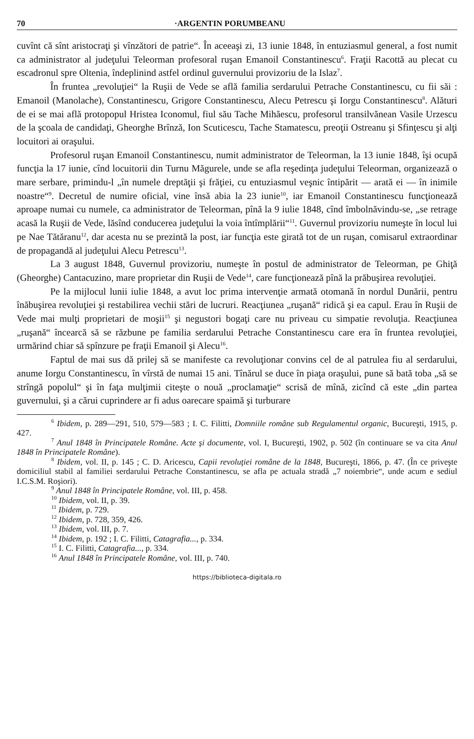70 ·ARGENTIN PORUMBEANU
cuvînt că sînt aristocraţi şi vînzători de patrie“. În aceeaşi zi, 13 iunie 1848, în entuziasmul general, a fost numit ca administrator al judeţului Teleorman profesoral ruşan Emanoil Constantinescu<sup>6</sup>. Fraţii Racottă au plecat cu escadronul spre Oltenia, îndeplinind astfel ordinul guvernului provizoriu de la Islaz<sup>7</sup>.
În fruntea „revoluţiei“ la Ruşii de Vede se află familia serdarului Petrache Constantinescu, cu fii săi : Emanoil (Manolache), Constantinescu, Grigore Constantinescu, Alecu Petrescu şi Iorgu Constantinescu<sup>8</sup>. Alături de ei se mai află protopopul Hristea Iconomul, fiul său Tache Mihăescu, profesorul transilvănean Vasile Urzescu de la şcoala de candidaţi, Gheorghe Brînză, Ion Scuticescu, Tache Stamatescu, preoţii Ostreanu şi Sfinţescu şi alţi locuitori ai oraşului.
Profesorul ruşan Emanoil Constantinescu, numit administrator de Teleorman, la 13 iunie 1848, îşi ocupă funcţia la 17 iunie, cînd locuitorii din Turnu Măgurele, unde se afla reşedinţa judeţului Teleorman, organizează o mare serbare, primindu-l „în numele dreptăţii şi frăţiei, cu entuziasmul veşnic întipărit — arată ei — în inimile noastre“<sup>9</sup>. Decretul de numire oficial, vine însă abia la 23 iunie<sup>10</sup>, iar Emanoil Constantinescu funcţionează aproape numai cu numele, ca administrator de Teleorman, pînă la 9 iulie 1848, cînd îmbolnăvindu-se, „se retrage acasă la Ruşii de Vede, lăsînd conducerea judeţului la voia întîmplării“<sup>11</sup>. Guvernul provizoriu numeşte în locul lui pe Nae Tătăranu<sup>12</sup>, dar acesta nu se prezintă la post, iar funcţia este girată tot de un ruşan, comisarul extraordinar de propagandă al judeţului Alecu Petrescu<sup>13</sup>.
La 3 august 1848, Guvernul provizoriu, numeşte în postul de administrator de Teleorman, pe Ghiţă (Gheorghe) Cantacuzino, mare proprietar din Ruşii de Vede<sup>14</sup>, care funcţionează pînă la prăbuşirea revoluţiei.
Pe la mijlocul lunii iulie 1848, a avut loc prima intervenţie armată otomană în nordul Dunării, pentru înăbuşirea revoluţiei şi restabilirea vechii stări de lucruri. Reacţiunea „ruşană“ ridică şi ea capul. Erau în Ruşii de Vede mai mulţi proprietari de moşii<sup>15</sup> şi negustori bogaţi care nu priveau cu simpatie revoluţia. Reacţiunea „ruşană“ încearcă să se răzbune pe familia serdarului Petrache Constantinescu care era în fruntea revoluţiei, urmărind chiar să spînzure pe fraţii Emanoil şi Alecu<sup>16</sup>.
Faptul de mai sus dă prilej să se manifeste ca revoluţionar convins cel de al patrulea fiu al serdarului, anume Iorgu Constantinescu, în vîrstă de numai 15 ani. Tînărul se duce în piaţa oraşului, pune să bată toba „să se strîngă popolul“ şi în faţa mulţimii citeşte o nouă „proclamaţie“ scrisă de mînă, zicînd că este „din partea guvernului, şi a cărui cuprindere ar fi adus oarecare spaimă şi turburare
<sup>6</sup> Ibidem, p. 289—291, 510, 579—583 ; I. C. Filitti, Domniile române sub Regulamentul organic, Bucureşti, 1915, p. 427.
<sup>7</sup> Anul 1848 în Principatele Române. Acte şi documente, vol. I, Bucureşti, 1902, p. 502 (în continuare se va cita Anul 1848 în Principatele Române).
<sup>8</sup> Ibidem, vol. II, p. 145 ; C. D. Aricescu, Capii revoluţiei române de la 1848, Bucureşti, 1866, p. 47. (În ce priveşte domiciliul stabil al familiei serdarului Petrache Constantinescu, se afla pe actuala stradă „7 noiembrie“, unde acum e sediul I.C.S.M. Roşiori).
<sup>9</sup> Anul 1848 în Principatele Române, vol. III, p. 458.
<sup>10</sup> Ibidem, vol. II, p. 39.
<sup>11</sup> Ibidem, p. 729.
<sup>12</sup> Ibidem, p. 728, 359, 426.
<sup>13</sup> Ibidem, vol. III, p. 7.
<sup>14</sup> Ibidem, p. 192 ; I. C. Filitti, Catagrafia..., p. 334.
<sup>15</sup> I. C. Filitti, Catagrafia..., p. 334.
<sup>16</sup> Anul 1848 în Principatele Române, vol. III, p. 740.
https://biblioteca-digitala.ro